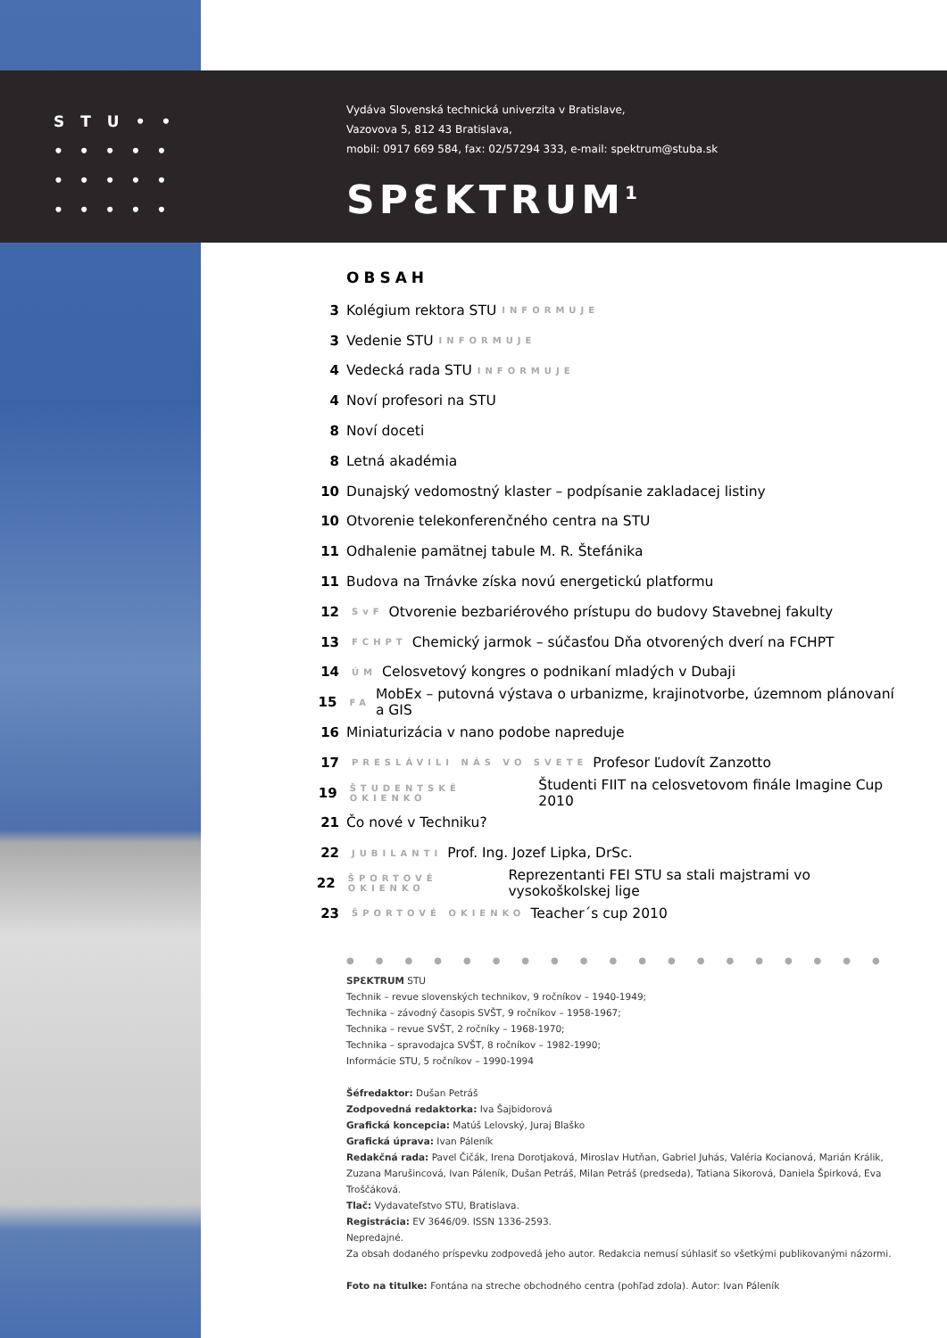STU••
•••••
•••••
•••••
Vydáva Slovenská technická univerzita v Bratislave,
Vazovova 5, 812 43 Bratislava,
mobil: 0917 669 584, fax: 02/57294 333, e-mail: spektrum@stuba.sk
SPƐKTRUM<sup>1</sup>
OBSAH
3 Kolégium rektora STU INFORMUJE
3 Vedenie STU INFORMUJE
4 Vedecká rada STU INFORMUJE
4 Noví profesori na STU
8 Noví doceti
8 Letná akadémia
10 Dunajský vedomostný klaster – podpísanie zakladacej listiny
10 Otvorenie telekonferenčného centra na STU
11 Odhalenie pamätnej tabule M. R. Štefánika
11 Budova na Trnávke získa novú energetickú platformu
12 SvF Otvorenie bezbariérového prístupu do budovy Stavebnej fakulty
13 FCHPT Chemický jarmok – súčasťou Dňa otvorených dverí na FCHPT
14 ÚM Celosvetový kongres o podnikaní mladých v Dubaji
15 FA MobEx – putovná výstava o urbanizme, krajinotvorbe, územnom plánovaní a GIS
16 Miniaturizácia v nano podobe napreduje
17 PRESLÁVILI NÁS VO SVETE Profesor Ľudovít Zanzotto
19 ŠTUDENTSKÉ OKIENKO Študenti FIIT na celosvetovom finále Imagine Cup 2010
21 Čo nové v Techniku?
22 JUBILANTI Prof. Ing. Jozef Lipka, DrSc.
22 ŠPORTOVÉ OKIENKO Reprezentanti FEI STU sa stali majstrami vo vysokoškolskej lige
23 ŠPORTOVÉ OKIENKO Teacher´s cup 2010
●●●●●●●●●●●●●●●●●●●
SPƐKTRUM STU
Technik – revue slovenských technikov, 9 ročníkov – 1940-1949;
Technika – závodný časopis SVŠT, 9 ročníkov – 1958-1967;
Technika – revue SVŠT, 2 ročníky – 1968-1970;
Technika – spravodajca SVŠT, 8 ročníkov – 1982-1990;
Informácie STU, 5 ročníkov – 1990-1994
Šéfredaktor: Dušan Petráš
Zodpovedná redaktorka: Iva Šajbidorová
Grafická koncepcia: Matúš Lelovský, Juraj Blaško
Grafická úprava: Ivan Páleník
Redakčná rada: Pavel Čičák, Irena Dorotjaková, Miroslav Hutňan, Gabriel Juhás, Valéria Kocianová, Marián Králik, Zuzana Marušincová, Ivan Páleník, Dušan Petráš, Milan Petráš (predseda), Tatiana Sikorová, Daniela Špirková, Eva Troščáková.
Tlač: Vydavateľstvo STU, Bratislava.
Registrácia: EV 3646/09. ISSN 1336-2593.
Nepredajné.
Za obsah dodaného príspevku zodpovedá jeho autor. Redakcia nemusí súhlasiť so všetkými publikovanými názormi.
Foto na titulke: Fontána na streche obchodného centra (pohľad zdola). Autor: Ivan Páleník